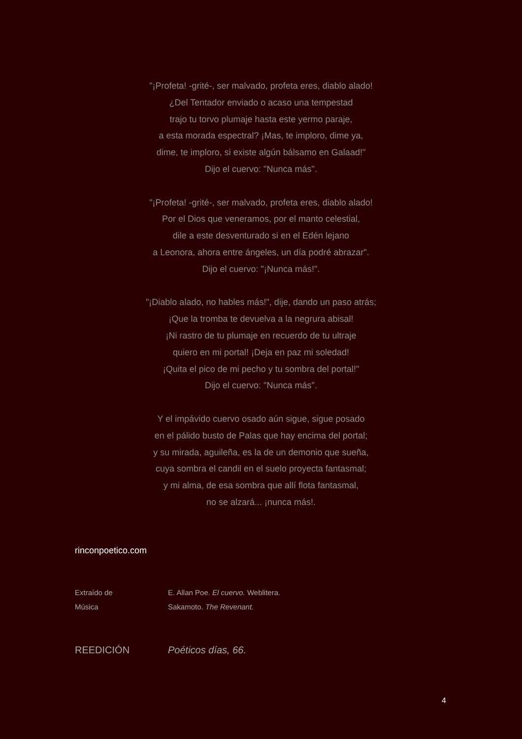"¡Profeta! -grité-, ser malvado, profeta eres, diablo alado!
¿Del Tentador enviado o acaso una tempestad
trajo tu torvo plumaje hasta este yermo paraje,
a esta morada espectral? ¡Mas, te imploro, dime ya,
dime, te imploro, si existe algún bálsamo en Galaad!"
Dijo el cuervo: "Nunca más".
"¡Profeta! -grité-, ser malvado, profeta eres, diablo alado!
Por el Dios que veneramos, por el manto celestial,
dile a este desventurado si en el Edén lejano
a Leonora, ahora entre ángeles, un día podré abrazar".
Dijo el cuervo: "¡Nunca más!".
"¡Diablo alado, no hables más!", dije, dando un paso atrás;
¡Que la tromba te devuelva a la negrura abisal!
¡Ni rastro de tu plumaje en recuerdo de tu ultraje
quiero en mi portal! ¡Deja en paz mi soledad!
¡Quita el pico de mi pecho y tu sombra del portal!"
Dijo el cuervo: "Nunca más".
Y el impávido cuervo osado aún sigue, sigue posado
en el pálido busto de Palas que hay encima del portal;
y su mirada, aguileña, es la de un demonio que sueña,
cuya sombra el candil en el suelo proyecta fantasmal;
y mi alma, de esa sombra que allí flota fantasmal,
no se alzará... ¡nunca más!.
rinconpoetico.com
Extraído de E. Allan Poe. El cuervo. Weblitera.
Música Sakamoto. The Revenant.
REEDICIÓN Poéticos días, 66.
4